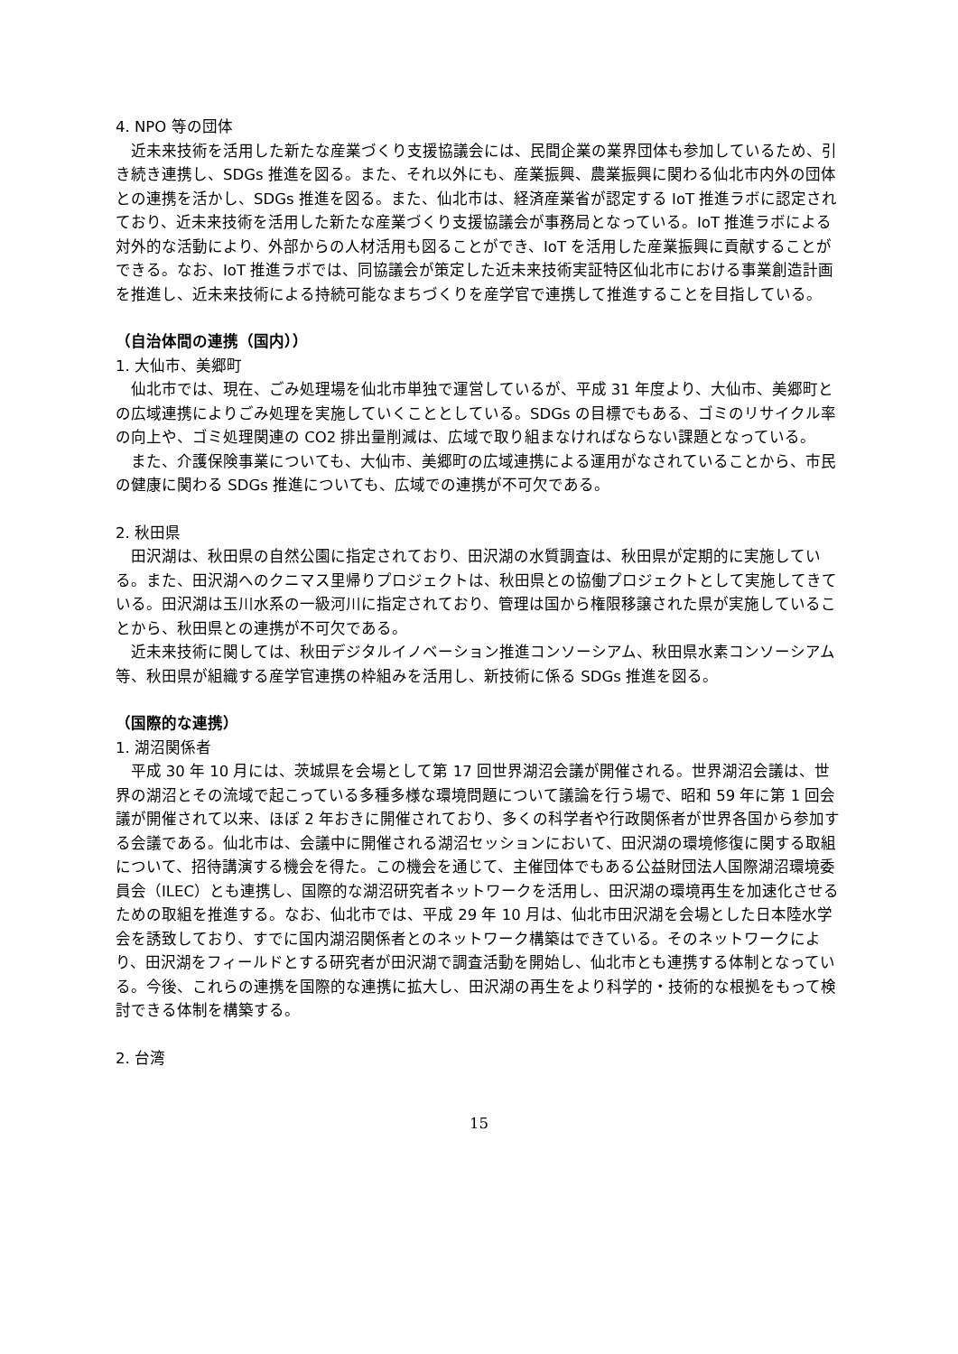4. NPO 等の団体
近未来技術を活用した新たな産業づくり支援協議会には、民間企業の業界団体も参加しているため、引き続き連携し、SDGs 推進を図る。また、それ以外にも、産業振興、農業振興に関わる仙北市内外の団体との連携を活かし、SDGs 推進を図る。また、仙北市は、経済産業省が認定する IoT 推進ラボに認定されており、近未来技術を活用した新たな産業づくり支援協議会が事務局となっている。IoT 推進ラボによる対外的な活動により、外部からの人材活用も図ることができ、IoT を活用した産業振興に貢献することができる。なお、IoT 推進ラボでは、同協議会が策定した近未来技術実証特区仙北市における事業創造計画を推進し、近未来技術による持続可能なまちづくりを産学官で連携して推進することを目指している。
（自治体間の連携（国内））
1. 大仙市、美郷町
仙北市では、現在、ごみ処理場を仙北市単独で運営しているが、平成 31 年度より、大仙市、美郷町との広域連携によりごみ処理を実施していくこととしている。SDGs の目標でもある、ゴミのリサイクル率の向上や、ゴミ処理関連の CO2 排出量削減は、広域で取り組まなければならない課題となっている。
また、介護保険事業についても、大仙市、美郷町の広域連携による運用がなされていることから、市民の健康に関わる SDGs 推進についても、広域での連携が不可欠である。
2. 秋田県
田沢湖は、秋田県の自然公園に指定されており、田沢湖の水質調査は、秋田県が定期的に実施している。また、田沢湖へのクニマス里帰りプロジェクトは、秋田県との協働プロジェクトとして実施してきている。田沢湖は玉川水系の一級河川に指定されており、管理は国から権限移譲された県が実施していることから、秋田県との連携が不可欠である。
近未来技術に関しては、秋田デジタルイノベーション推進コンソーシアム、秋田県水素コンソーシアム等、秋田県が組織する産学官連携の枠組みを活用し、新技術に係る SDGs 推進を図る。
（国際的な連携）
1. 湖沼関係者
平成 30 年 10 月には、茨城県を会場として第 17 回世界湖沼会議が開催される。世界湖沼会議は、世界の湖沼とその流域で起こっている多種多様な環境問題について議論を行う場で、昭和 59 年に第 1 回会議が開催されて以来、ほぼ 2 年おきに開催されており、多くの科学者や行政関係者が世界各国から参加する会議である。仙北市は、会議中に開催される湖沼セッションにおいて、田沢湖の環境修復に関する取組について、招待講演する機会を得た。この機会を通じて、主催団体でもある公益財団法人国際湖沼環境委員会（ILEC）とも連携し、国際的な湖沼研究者ネットワークを活用し、田沢湖の環境再生を加速化させるための取組を推進する。なお、仙北市では、平成 29 年 10 月は、仙北市田沢湖を会場とした日本陸水学会を誘致しており、すでに国内湖沼関係者とのネットワーク構築はできている。そのネットワークにより、田沢湖をフィールドとする研究者が田沢湖で調査活動を開始し、仙北市とも連携する体制となっている。今後、これらの連携を国際的な連携に拡大し、田沢湖の再生をより科学的・技術的な根拠をもって検討できる体制を構築する。
2. 台湾
15